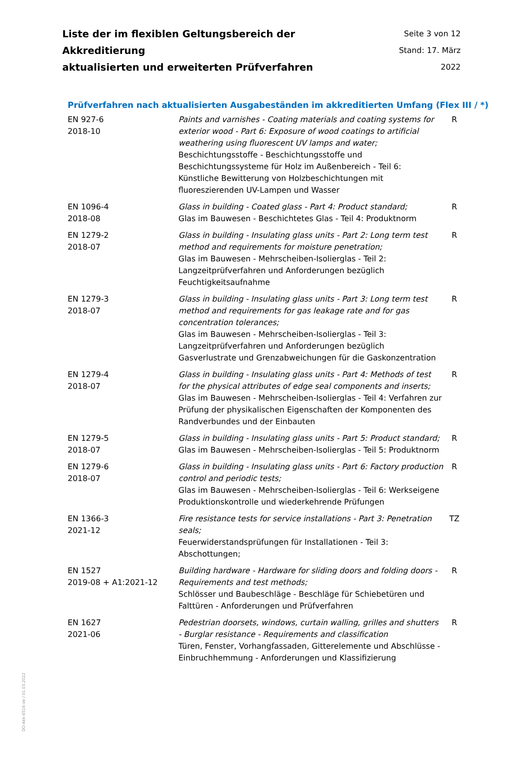Liste der im flexiblen Geltungsbereich der Akkreditierung
aktualisierten und erweiterten Prüfverfahren
Seite 3 von 12
Stand: 17. März 2022
Prüfverfahren nach aktualisierten Ausgabeständen im akkreditierten Umfang (Flex III / *)
| EN 927-6 2018-10 | Paints and varnishes - Coating materials and coating systems for exterior wood - Part 6: Exposure of wood coatings to artificial weathering using fluorescent UV lamps and water; Beschichtungsstoffe - Beschichtungsstoffe und Beschichtungssysteme für Holz im Außenbereich - Teil 6: Künstliche Bewitterung von Holzbeschichtungen mit fluoreszierenden UV-Lampen und Wasser | R |
| EN 1096-4 2018-08 | Glass in building - Coated glass - Part 4: Product standard; Glas im Bauwesen - Beschichtetes Glas - Teil 4: Produktnorm | R |
| EN 1279-2 2018-07 | Glass in building - Insulating glass units - Part 2: Long term test method and requirements for moisture penetration; Glas im Bauwesen - Mehrscheiben-Isolierglas - Teil 2: Langzeitprüfverfahren und Anforderungen bezüglich Feuchtigkeitsaufnahme | R |
| EN 1279-3 2018-07 | Glass in building - Insulating glass units - Part 3: Long term test method and requirements for gas leakage rate and for gas concentration tolerances; Glas im Bauwesen - Mehrscheiben-Isolierglas - Teil 3: Langzeitprüfverfahren und Anforderungen bezüglich Gasverlustrate und Grenzabweichungen für die Gaskonzentration | R |
| EN 1279-4 2018-07 | Glass in building - Insulating glass units - Part 4: Methods of test for the physical attributes of edge seal components and inserts; Glas im Bauwesen - Mehrscheiben-Isolierglas - Teil 4: Verfahren zur Prüfung der physikalischen Eigenschaften der Komponenten des Randverbundes und der Einbauten | R |
| EN 1279-5 2018-07 | Glass in building - Insulating glass units - Part 5: Product standard; Glas im Bauwesen - Mehrscheiben-Isolierglas - Teil 5: Produktnorm | R |
| EN 1279-6 2018-07 | Glass in building - Insulating glass units - Part 6: Factory production control and periodic tests; Glas im Bauwesen - Mehrscheiben-Isolierglas - Teil 6: Werkseigene Produktionskontrolle und wiederkehrende Prüfungen | R |
| EN 1366-3 2021-12 | Fire resistance tests for service installations - Part 3: Penetration seals; Feuerwiderstandsprüfungen für Installationen - Teil 3: Abschottungen; | TZ |
| EN 1527 2019-08 + A1:2021-12 | Building hardware - Hardware for sliding doors and folding doors - Requirements and test methods; Schlösser und Baubeschläge - Beschläge für Schiebetüren und Falttüren - Anforderungen und Prüfverfahren | R |
| EN 1627 2021-06 | Pedestrian doorsets, windows, curtain walling, grilles and shutters - Burglar resistance - Requirements and classification Türen, Fenster, Vorhangfassaden, Gitterelemente und Abschlüsse - Einbruchhemmung - Anforderungen und Klassifizierung | R |
DO-Akk-6516-de / 01.03.2022